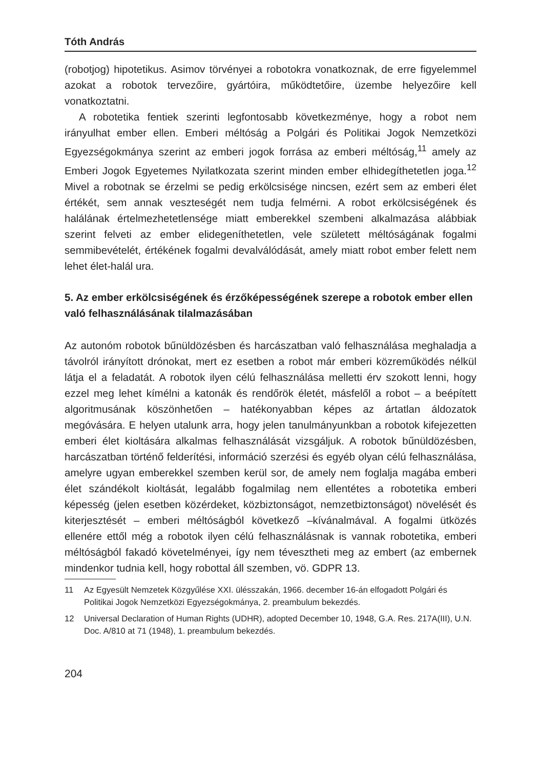Tóth András
(robotjog) hipotetikus. Asimov törvényei a robotokra vonatkoznak, de erre figyelemmel azokat a robotok tervezőire, gyártóira, működtetőire, üzembe helyezőire kell vonatkoztatni.
A robotetika fentiek szerinti legfontosabb következménye, hogy a robot nem irányulhat ember ellen. Emberi méltóság a Polgári és Politikai Jogok Nemzetközi Egyezségokmánya szerint az emberi jogok forrása az emberi méltóság,<sup>11</sup> amely az Emberi Jogok Egyetemes Nyilatkozata szerint minden ember elhidegíthetetlen joga.<sup>12</sup> Mivel a robotnak se érzelmi se pedig erkölcsisége nincsen, ezért sem az emberi élet értékét, sem annak veszteségét nem tudja felmérni. A robot erkölcsiségének és halálának értelmezhetetlensége miatt emberekkel szembeni alkalmazása alábbiak szerint felveti az ember elidegeníthetetlen, vele született méltóságának fogalmi semmibevételét, értékének fogalmi devalválódását, amely miatt robot ember felett nem lehet élet-halál ura.
5. Az ember erkölcsiségének és érzőképességének szerepe a robotok ember ellen való felhasználásának tilalmazásában
Az autonóm robotok bűnüldözésben és harcászatban való felhasználása meghaladja a távolról irányított drónokat, mert ez esetben a robot már emberi közreműködés nélkül látja el a feladatát. A robotok ilyen célú felhasználása melletti érv szokott lenni, hogy ezzel meg lehet kímélni a katonák és rendőrök életét, másfelől a robot – a beépített algoritmusának köszönhetően – hatékonyabban képes az ártatlan áldozatok megóvására. E helyen utalunk arra, hogy jelen tanulmányunkban a robotok kifejezetten emberi élet kioltására alkalmas felhasználását vizsgáljuk. A robotok bűnüldözésben, harcászatban történő felderítési, információ szerzési és egyéb olyan célú felhasználása, amelyre ugyan emberekkel szemben kerül sor, de amely nem foglalja magába emberi élet szándékolt kioltását, legalább fogalmilag nem ellentétes a robotetika emberi képesség (jelen esetben közérdeket, közbiztonságot, nemzetbiztonságot) növelését és kiterjesztését – emberi méltóságból következő –kívánalmával. A fogalmi ütközés ellenére ettől még a robotok ilyen célú felhasználásnak is vannak robotetika, emberi méltóságból fakadó követelményei, így nem tévesztheti meg az embert (az embernek mindenkor tudnia kell, hogy robottal áll szemben, vö. GDPR 13.
11 Az Egyesült Nemzetek Közgyűlése XXI. ülésszakán, 1966. december 16-án elfogadott Polgári és Politikai Jogok Nemzetközi Egyezségokmánya, 2. preambulum bekezdés.
12 Universal Declaration of Human Rights (UDHR), adopted December 10, 1948, G.A. Res. 217A(III), U.N. Doc. A/810 at 71 (1948), 1. preambulum bekezdés.
204